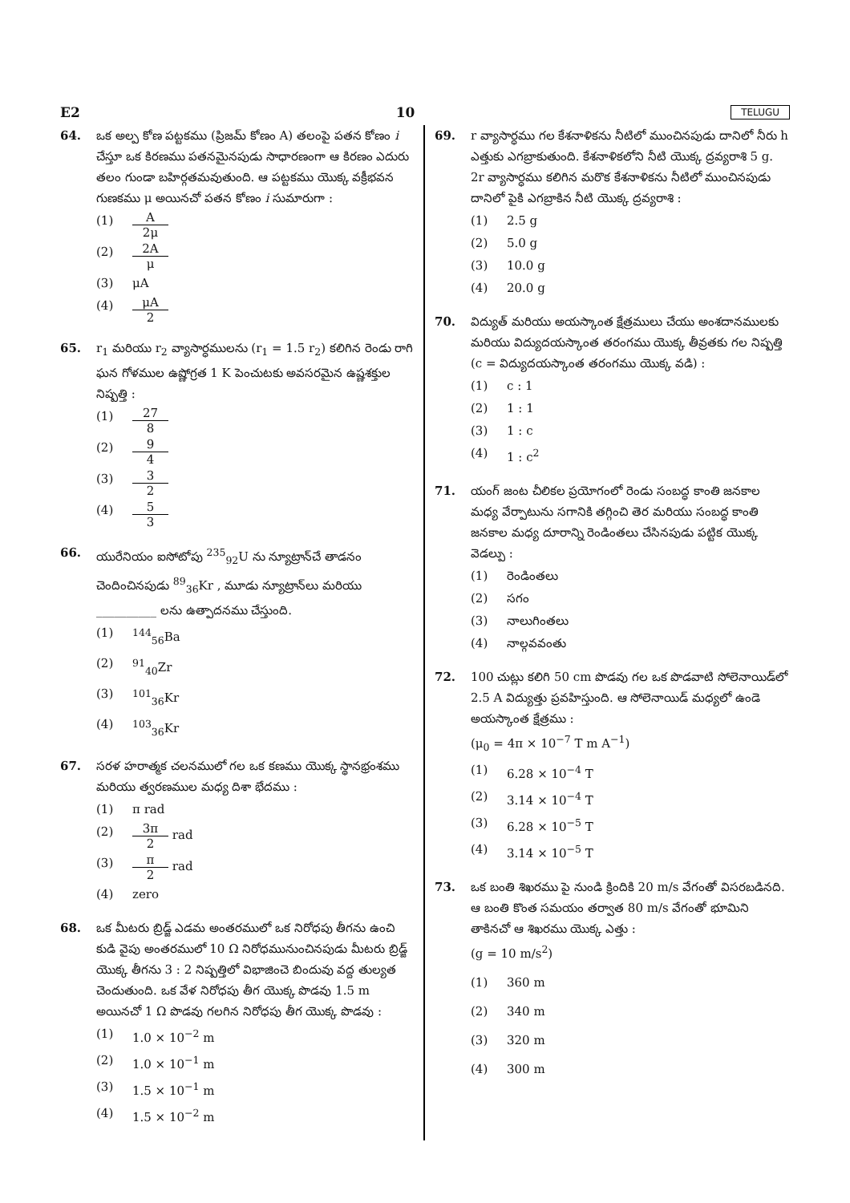E2 10 TELUGU
64. ఒక అల్ప కోణ పట్టకము (ప్రిజమ్ కోణం A) తలంపై పతన కోణం i చేస్తూ ఒక కిరణము పతనమైనపుడు సాధారణంగా ఆ కిరణం ఎదురు తలం గుండా బహిర్గతమవుతుంది. ఆ పట్టకము యొక్క వక్రీభవన గుణకము μ అయినచో పతన కోణం i సుమారుగా :
(1) A 2μ
(2) 2A μ
(3) μA
(4) μA 2
65. r<sub>1</sub> మరియు r<sub>2</sub> వ్యాసార్ధములను (r<sub>1</sub> = 1.5 r<sub>2</sub>) కలిగిన రెండు రాగి ఘన గోళముల ఉష్ణోగ్రత 1 K పెంచుటకు అవసరమైన ఉష్ణశక్తుల నిష్పత్తి :
(1) 27 8
(2) 9 4
(3) 3 2
(4) 5 3
66. యురేనియం ఐసోటోపు <sup>235</sup><sub>92</sub>U ను న్యూట్రాన్‌చే తాడనం చెందించినపుడు <sup>89</sup><sub>36</sub>Kr , మూడు న్యూట్రాన్‌లు మరియు __________ లను ఉత్పాదనము చేస్తుంది.
(1) <sup>144</sup><sub>56</sub>Ba
(2) <sup>91</sup><sub>40</sub>Zr
(3) <sup>101</sup><sub>36</sub>Kr
(4) <sup>103</sup><sub>36</sub>Kr
67. సరళ హరాత్మక చలనములో గల ఒక కణము యొక్క స్థానభ్రంశము మరియు త్వరణముల మధ్య దిశా భేదము :
(1) π rad
(2) 3π 2 rad
(3) π 2 rad
(4) zero
68. ఒక మీటరు బ్రిడ్జ్ ఎడమ అంతరములో ఒక నిరోధపు తీగను ఉంచి కుడి వైపు అంతరములో 10 Ω నిరోధమునుంచినపుడు మీటరు బ్రిడ్జ్ యొక్క తీగను 3 : 2 నిష్పత్తిలో విభాజించె బిందువు వద్ద తుల్యత చెందుతుంది. ఒక వేళ నిరోధపు తీగ యొక్క పొడవు 1.5 m అయినచో 1 Ω పొడవు గలగిన నిరోధపు తీగ యొక్క పొడవు :
(1) 1.0 × 10<sup>−2</sup> m
(2) 1.0 × 10<sup>−1</sup> m
(3) 1.5 × 10<sup>−1</sup> m
(4) 1.5 × 10<sup>−2</sup> m
69. r వ్యాసార్ధము గల కేశనాళికను నీటిలో ముంచినపుడు దానిలో నీరు h ఎత్తుకు ఎగబ్రాకుతుంది. కేశనాళికలోని నీటి యొక్క ద్రవ్యరాశి 5 g. 2r వ్యాసార్ధము కలిగిన మరొక కేశనాళికను నీటిలో ముంచినపుడు దానిలో పైకి ఎగబ్రాకిన నీటి యొక్క ద్రవ్యరాశి :
(1) 2.5 g
(2) 5.0 g
(3) 10.0 g
(4) 20.0 g
70. విద్యుత్ మరియు అయస్కాంత క్షేత్రములు చేయు అంశదానములకు మరియు విద్యుదయస్కాంత తరంగము యొక్క తీవ్రతకు గల నిష్పత్తి (c = విద్యుదయస్కాంత తరంగము యొక్క వడి) :
(1) c : 1
(2) 1 : 1
(3) 1 : c
(4) 1 : c<sup>2</sup>
71. యంగ్ జంట చీలికల ప్రయోగంలో రెండు సంబద్ధ కాంతి జనకాల మధ్య వేర్పాటును సగానికి తగ్గించి తెర మరియు సంబద్ధ కాంతి జనకాల మధ్య దూరాన్ని రెండింతలు చేసినపుడు పట్టిక యొక్క వెడల్పు :
(1) రెండింతలు
(2) సగం
(3) నాలుగింతలు
(4) నాల్గవవంతు
72. 100 చుట్లు కలిగి 50 cm పొడవు గల ఒక పొడవాటి సోలెనాయిడ్‌లో 2.5 A విద్యుత్తు ప్రవహిస్తుంది. ఆ సోలెనాయిడ్ మధ్యలో ఉండె అయస్కాంత క్షేత్రము :
(μ<sub>0</sub> = 4π × 10<sup>−7</sup> T m A<sup>−1</sup>)
(1) 6.28 × 10<sup>−4</sup> T
(2) 3.14 × 10<sup>−4</sup> T
(3) 6.28 × 10<sup>−5</sup> T
(4) 3.14 × 10<sup>−5</sup> T
73. ఒక బంతి శిఖరము పై నుండి క్రిందికి 20 m/s వేగంతో విసరబడినది. ఆ బంతి కొంత సమయం తర్వాత 80 m/s వేగంతో భూమిని తాకినచో ఆ శిఖరము యొక్క ఎత్తు :
(g = 10 m/s<sup>2</sup>)
(1) 360 m
(2) 340 m
(3) 320 m
(4) 300 m